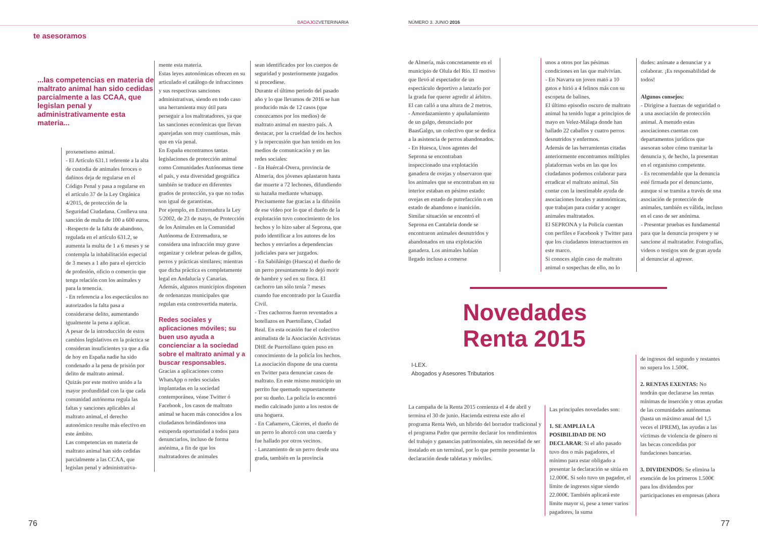BADAJOZVETERINARIA
te asesoramos
...las competencias en materia de maltrato animal han sido cedidas parcialmente a las CCAA, que legislan penal y administrativamente esta materia...
proxenetismo animal.
- El Artículo 631.1 referente a la alta de custodia de animales feroces o dañinos deja de regularse en el Código Penal y pasa a regularse en el artículo 37 de la Ley Orgánica 4/2015, de protección de la Seguridad Ciudadana. Conlleva una sanción de multa de 100 a 600 euros.
-Respecto de la falta de abandono, regulada en el artículo 631.2, se aumenta la multa de 1 a 6 meses y se contempla la inhabilitación especial de 3 meses a 1 año para el ejercicio de profesión, oficio o comercio que tenga relación con los animales y para la tenencia.
- En referencia a los espectáculos no autorizados la falta pasa a considerarse delito, aumentando igualmente la pena a aplicar.
A pesar de la introducción de estos cambios legislativos en la práctica se consideran insuficientes ya que a día de hoy en España nadie ha sido condenado a la pena de prisión por delito de maltrato animal.
Quizás por este motivo unido a la mayor profundidad con la que cada comunidad autónoma regula las faltas y sanciones aplicables al maltrato animal, el derecho autonómico resulte más efectivo en este ámbito.
Las competencias en materia de maltrato animal han sido cedidas parcialmente a las CCAA, que legislan penal y administrativa-
mente esta materia.
Estas leyes autonómicas ofrecen en su articulado el catálogo de infracciones y sus respectivas sanciones administrativas, siendo en todo caso una herramienta muy útil para perseguir a los maltratadores, ya que las sanciones económicas que llevan aparejadas son muy cuantiosas, más que en vía penal.
En España encontramos tantas legislaciones de protección animal como Comunidades Autónomas tiene el país, y esta diversidad geográfica también se traduce en diferentes grados de protección, ya que no todas son igual de garantistas.
Por ejemplo, en Extremadura la Ley 5/2002, de 23 de mayo, de Protección de los Animales en la Comunidad Autónoma de Extremadura, se considera una infracción muy grave organizar y celebrar peleas de gallos, perros y prácticas similares; mientras que dicha práctica es completamente legal en Andalucía y Canarias. Además, algunos municipios disponen de ordenanzas municipales que regulan esta controvertida materia.
Redes sociales y aplicaciones móviles; su buen uso ayuda a concienciar a la sociedad sobre el maltrato animal y a buscar responsables.
Gracias a aplicaciones como WhatsApp o redes sociales implantadas en la sociedad contemporánea, véase Twitter ó Facebook , los casos de maltrato animal se hacen más conocidos a los ciudadanos brindándonos una estupenda oportunidad a todos para denunciarlos, incluso de forma anónima, a fin de que los maltratadores de animales
sean identificados por los cuerpos de seguridad y posteriormente juzgados si procediese.
Durante el último periodo del pasado año y lo que llevamos de 2016 se han producido más de 12 casos (que conozcamos por los medios) de maltrato animal en nuestro país. A destacar, por la crueldad de los hechos y la repercusión que han tenido en los medios de comunicación y en las redes sociales:
- En Huércal-Overa, provincia de Almeria, dos jóvenes aplastaron hasta dar muerte a 72 lechones, difundiendo su hazaña mediante whatsapp. Precisamente fue gracias a la difusión de ese vídeo por lo que el dueño de la explotación tuvo conocimiento de los hechos y lo hizo saber al Seprona, que pudo identificar a los autores de los hechos y enviarlos a dependencias judiciales para ser juzgados.
- En Sabiñánigo (Huesca) el dueño de un perro presuntamente lo dejó morir de hambre y sed en su finca. El cachorro tan sólo tenía 7 meses cuando fue encontrado por la Guardia Civil.
- Tres cachorros fueron reventados a botellazos en Puertollano, Ciudad Real. En esta ocasión fue el colectivo animalista de la Asociación Activistas DHE de Puertollano quien puso en conocimiento de la policía los hechos. La asociación dispone de una cuenta en Twitter para denunciar casos de maltrato. En este mismo municipio un perrito fue quemado supuestamente por su dueño. La policía lo encontró medio calcinado junto a los restos de una hoguera.
- En Cañamero, Cáceres, el dueño de un perro lo ahorcó con una cuerda y fue hallado por otros vecinos.
- Lanzamiento de un perro desde una grada, también en la provincia
76
NÚMERO 3. JUNIO 2016
de Almería, más concretamente en el municipio de Olula del Río. El motivo que llevó al espectador de un espectáculo deportivo a lanzarlo por la grada fue querer agredir al árbitro. El can calló a una altura de 2 metros.
- Amordazamiento y apuñalamiento de un galgo, denunciado por BaasGalgo, un colectivo que se dedica a la asistencia de perros abandonados.
- En Huesca, Unos agentes del Seprona se encontraban inspeccionado una explotación ganadera de ovejas y observaron que los animales que se encontraban en su interior estaban en pésimo estado: ovejas en estado de putrefacción o en estado de abandono e inanición.
Similar situación se encontró el Seprona en Cantabria donde se encontraron animales desnutridos y abandonados en una explotación ganadera. Los animales habían llegado incluso a comerse
unos a otros por las pésimas condiciones en las que malvivían.
- En Navarra un joven mató a 10 gatos e hirió a 4 felinos más con su escopeta de balines.
El último episodio oscuro de maltrato animal ha tenido lugar a principios de mayo en Velez-Málaga donde han hallado 22 caballos y cuatro perros desnutridos y enfermos.
Además de las herramientas citadas anteriormente encontramos múltiples plataformas webs en las que los ciudadanos podemos colaborar para erradicar el maltrato animal. Sin contar con la inestimable ayuda de asociaciones locales y autonómicas, que trabajan para cuidar y acoger animales maltratados.
El SEPRONA y la Policía cuentan con perfiles e Facebook y Twitter para que los ciudadanos interactuemos en este marco.
Si conoces algún caso de maltrato animal o sospechas de ello, no lo
dudes: anímate a denunciar y a colaborar. ¡Es responsabilidad de todos!
Algunos consejos:
- Dirigirse a fuerzas de seguridad o a una asociación de protección animal. A menudo estas asociaciones cuentan con departamentos jurídicos que asesoran sobre cómo tramitar la denuncia y, de hecho, la presentan en el organismo competente.
- Es recomendable que la denuncia esté firmada por el denunciante, aunque si se tramita a través de una asociación de protección de animales, también es válida, incluso en el caso de ser anónima.
- Presentar pruebas es fundamental para que la denuncia prospere y se sancione al maltratador. Fotografías, videos o testigos son de gran ayuda al denunciar al agresor.
Novedades Renta 2015
I-LEX.
Abogados y Asesores Tributarios
La campaña de la Renta 2015 comienza el 4 de abril y termina el 30 de junio. Hacienda estrena este año el programa Renta Web, un híbrido del borrador tradicional y el programa Padre que permite declarar los rendimientos del trabajo y ganancias patrimoniales, sin necesidad de ser instalado en un terminal, por lo que permite presentar la declaración desde tabletas y móviles.
Las principales novedades son:
1. SE AMPLIA LA POSIBILIDAD DE NO DECLARAR: Si el año pasado tuvo dos o más pagadores, el mínimo para estar obligado a presentar la declaración se sitúa en 12.000€. Si solo tuvo un pagador, el límite de ingresos sigue siendo 22.000€. También aplicará este límite mayor si, pese a tener varios pagadores, la suma
de ingresos del segundo y restantes no supera los 1.500€.
2. RENTAS EXENTAS: No tendrán que declararse las rentas mínimas de inserción y otras ayudas de las comunidades autónomas (hasta un máximo anual del 1,5 veces el IPREM), las ayudas a las víctimas de violencia de género ni las becas concedidas por fundaciones bancarias.
3. DIVIDENDOS: Se elimina la exención de los primeros 1.500€ para los dividendos por participaciones en empresas (ahora
77